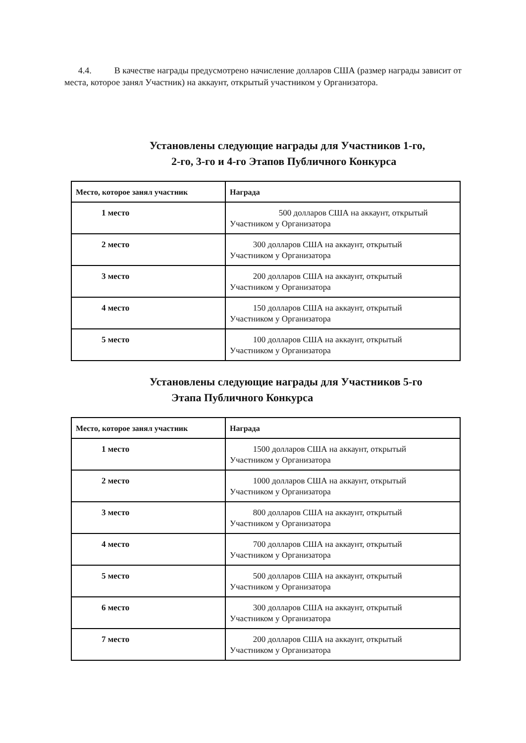4.4. В качестве награды предусмотрено начисление долларов США (размер награды зависит от места, которое занял Участник) на аккаунт, открытый участником у Организатора.
Установлены следующие награды для Участников 1-го,
2-го, 3-го и 4-го Этапов Публичного Конкурса
| Место, которое занял участник | Награда |
| --- | --- |
| 1 место | 500 долларов США на аккаунт, открытый Участником у Организатора |
| 2 место | 300 долларов США на аккаунт, открытый Участником у Организатора |
| 3 место | 200 долларов США на аккаунт, открытый Участником у Организатора |
| 4 место | 150 долларов США на аккаунт, открытый Участником у Организатора |
| 5 место | 100 долларов США на аккаунт, открытый Участником у Организатора |
Установлены следующие награды для Участников 5-го
Этапа Публичного Конкурса
| Место, которое занял участник | Награда |
| --- | --- |
| 1 место | 1500 долларов США на аккаунт, открытый Участником у Организатора |
| 2 место | 1000 долларов США на аккаунт, открытый Участником у Организатора |
| 3 место | 800 долларов США на аккаунт, открытый Участником у Организатора |
| 4 место | 700 долларов США на аккаунт, открытый Участником у Организатора |
| 5 место | 500 долларов США на аккаунт, открытый Участником у Организатора |
| 6 место | 300 долларов США на аккаунт, открытый Участником у Организатора |
| 7 место | 200 долларов США на аккаунт, открытый Участником у Организатора |